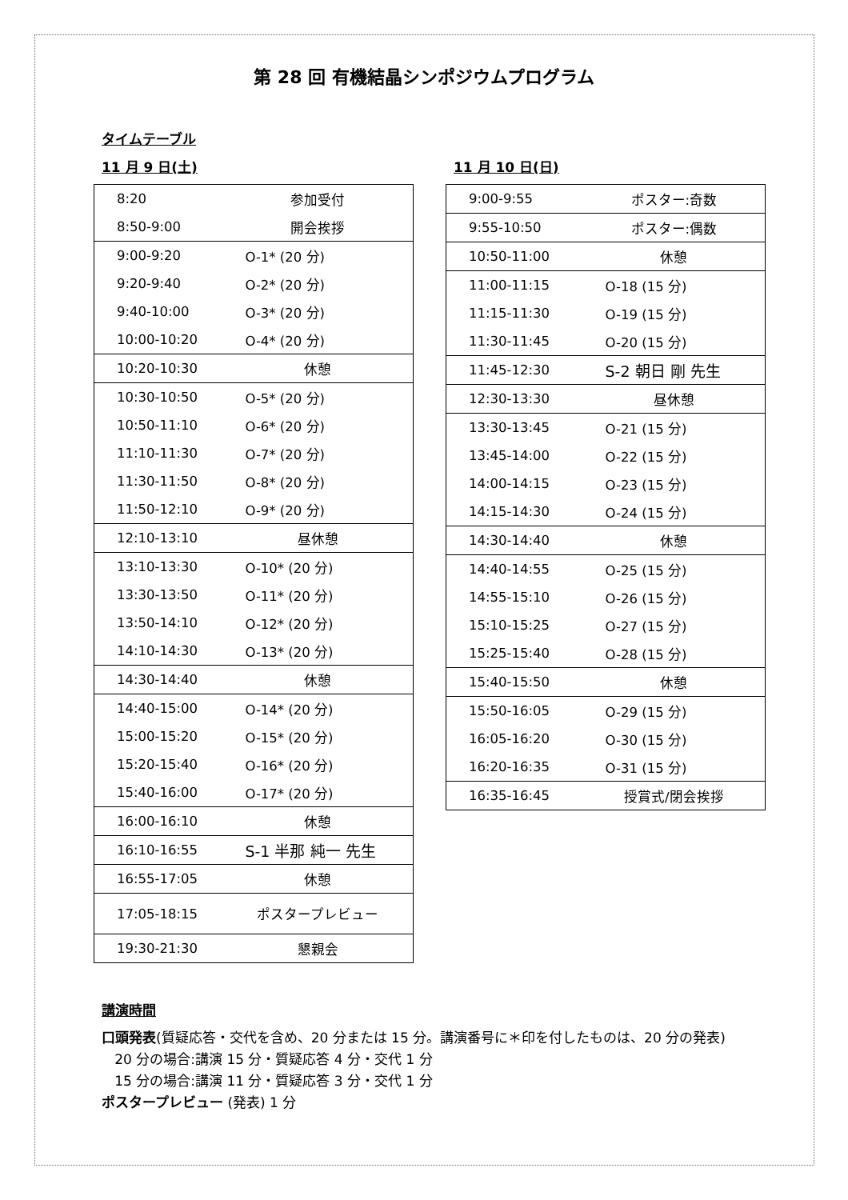第 28 回 有機結晶シンポジウムプログラム
タイムテーブル
11 月 9 日(土)
| 8:20 | 参加受付 |
| 8:50-9:00 | 開会挨拶 |
| 9:00-9:20 | O-1* (20 分) |
| 9:20-9:40 | O-2* (20 分) |
| 9:40-10:00 | O-3* (20 分) |
| 10:00-10:20 | O-4* (20 分) |
| 10:20-10:30 | 休憩 |
| 10:30-10:50 | O-5* (20 分) |
| 10:50-11:10 | O-6* (20 分) |
| 11:10-11:30 | O-7* (20 分) |
| 11:30-11:50 | O-8* (20 分) |
| 11:50-12:10 | O-9* (20 分) |
| 12:10-13:10 | 昼休憩 |
| 13:10-13:30 | O-10* (20 分) |
| 13:30-13:50 | O-11* (20 分) |
| 13:50-14:10 | O-12* (20 分) |
| 14:10-14:30 | O-13* (20 分) |
| 14:30-14:40 | 休憩 |
| 14:40-15:00 | O-14* (20 分) |
| 15:00-15:20 | O-15* (20 分) |
| 15:20-15:40 | O-16* (20 分) |
| 15:40-16:00 | O-17* (20 分) |
| 16:00-16:10 | 休憩 |
| 16:10-16:55 | S-1 半那 純一 先生 |
| 16:55-17:05 | 休憩 |
| 17:05-18:15 | ポスタープレビュー |
| 19:30-21:30 | 懇親会 |
11 月 10 日(日)
| 9:00-9:55 | ポスター:奇数 |
| 9:55-10:50 | ポスター:偶数 |
| 10:50-11:00 | 休憩 |
| 11:00-11:15 | O-18 (15 分) |
| 11:15-11:30 | O-19 (15 分) |
| 11:30-11:45 | O-20 (15 分) |
| 11:45-12:30 | S-2 朝日 剛 先生 |
| 12:30-13:30 | 昼休憩 |
| 13:30-13:45 | O-21 (15 分) |
| 13:45-14:00 | O-22 (15 分) |
| 14:00-14:15 | O-23 (15 分) |
| 14:15-14:30 | O-24 (15 分) |
| 14:30-14:40 | 休憩 |
| 14:40-14:55 | O-25 (15 分) |
| 14:55-15:10 | O-26 (15 分) |
| 15:10-15:25 | O-27 (15 分) |
| 15:25-15:40 | O-28 (15 分) |
| 15:40-15:50 | 休憩 |
| 15:50-16:05 | O-29 (15 分) |
| 16:05-16:20 | O-30 (15 分) |
| 16:20-16:35 | O-31 (15 分) |
| 16:35-16:45 | 授賞式/閉会挨拶 |
講演時間
口頭発表(質疑応答・交代を含め、20 分または 15 分。講演番号に＊印を付したものは、20 分の発表)
20 分の場合:講演 15 分・質疑応答 4 分・交代 1 分
15 分の場合:講演 11 分・質疑応答 3 分・交代 1 分
ポスタープレビュー (発表) 1 分